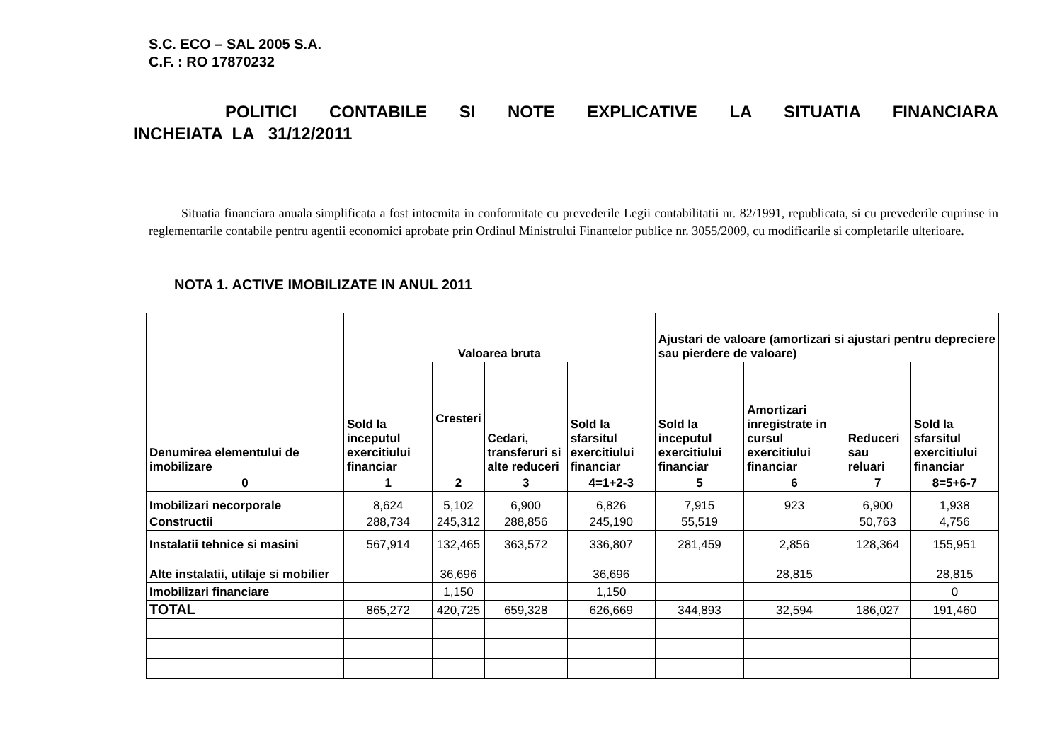S.C. ECO – SAL 2005 S.A.
C.F. : RO 17870232
POLITICI CONTABILE SI NOTE EXPLICATIVE LA SITUATIA FINANCIARA
INCHEIATA LA 31/12/2011
Situatia financiara anuala simplificata a fost intocmita in conformitate cu prevederile Legii contabilitatii nr. 82/1991, republicata, si cu prevederile cuprinse in reglementarile contabile pentru agentii economici aprobate prin Ordinul Ministrului Finantelor publice nr. 3055/2009, cu modificarile si completarile ulterioare.
NOTA 1. ACTIVE IMOBILIZATE IN ANUL 2011
| Denumirea elementului de imobilizare | Valoarea bruta | | | | Ajustari de valoare (amortizari si ajustari pentru depreciere sau pierdere de valoare) | | | |
| --- | --- | --- | --- | --- | --- | --- | --- | --- |
| | Sold la inceputul exercitiului financiar | Cresteri | Cedari, transferuri si alte reduceri | Sold la sfarsitul exercitiului financiar | Sold la inceputul exercitiului financiar | Amortizari inregistrate in cursul exercitiului financiar | Reduceri sau reluari | Sold la sfarsitul exercitiului financiar |
| 0 | 1 | 2 | 3 | 4=1+2-3 | 5 | 6 | 7 | 8=5+6-7 |
| Imobilizari necorporale | 8,624 | 5,102 | 6,900 | 6,826 | 7,915 | 923 | 6,900 | 1,938 |
| Constructii | 288,734 | 245,312 | 288,856 | 245,190 | 55,519 | | 50,763 | 4,756 |
| Instalatii tehnice si masini | 567,914 | 132,465 | 363,572 | 336,807 | 281,459 | 2,856 | 128,364 | 155,951 |
| Alte instalatii, utilaje si mobilier | | 36,696 | | 36,696 | | 28,815 | | 28,815 |
| Imobilizari financiare | | 1,150 | | 1,150 | | | | 0 |
| TOTAL | 865,272 | 420,725 | 659,328 | 626,669 | 344,893 | 32,594 | 186,027 | 191,460 |